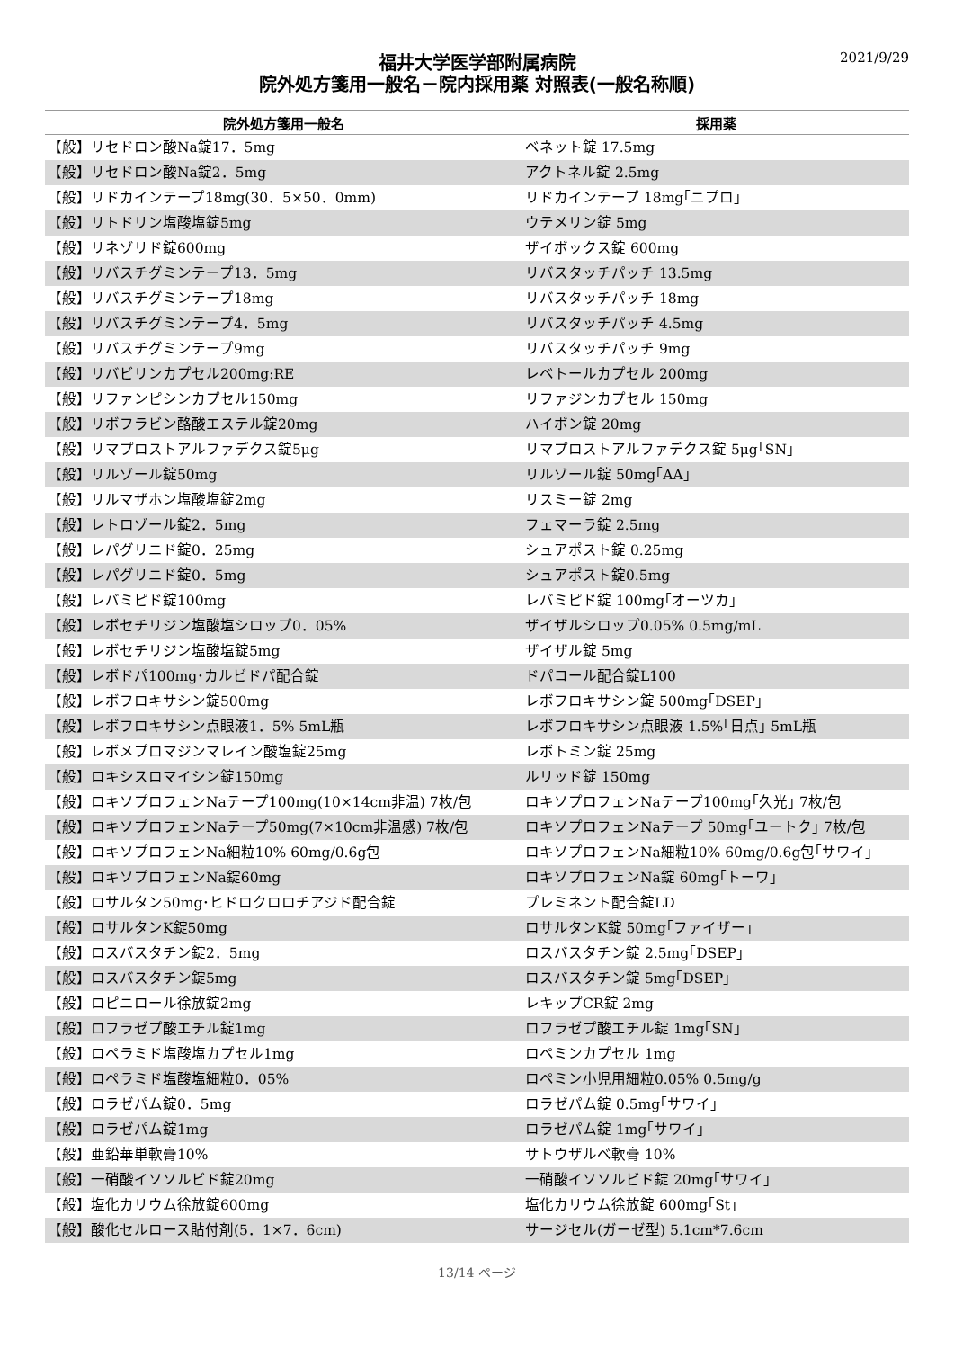2021/9/29
福井大学医学部附属病院
院外処方箋用一般名－院内採用薬 対照表(一般名称順)
| 院外処方箋用一般名 | 採用薬 |
| --- | --- |
| 【般】リセドロン酸Na錠17．5mg | ベネット錠 17.5mg |
| 【般】リセドロン酸Na錠2．5mg | アクトネル錠 2.5mg |
| 【般】リドカインテープ18mg(30．5×50．0mm) | リドカインテープ 18mg｢ニプロ｣ |
| 【般】リトドリン塩酸塩錠5mg | ウテメリン錠 5mg |
| 【般】リネゾリド錠600mg | ザイボックス錠 600mg |
| 【般】リバスチグミンテープ13．5mg | リバスタッチパッチ 13.5mg |
| 【般】リバスチグミンテープ18mg | リバスタッチパッチ 18mg |
| 【般】リバスチグミンテープ4．5mg | リバスタッチパッチ 4.5mg |
| 【般】リバスチグミンテープ9mg | リバスタッチパッチ 9mg |
| 【般】リバビリンカプセル200mg:RE | レベトールカプセル 200mg |
| 【般】リファンピシンカプセル150mg | リファジンカプセル 150mg |
| 【般】リボフラビン酪酸エステル錠20mg | ハイボン錠 20mg |
| 【般】リマプロストアルファデクス錠5μg | リマプロストアルファデクス錠 5μg｢SN｣ |
| 【般】リルゾール錠50mg | リルゾール錠 50mg｢AA｣ |
| 【般】リルマザホン塩酸塩錠2mg | リスミー錠 2mg |
| 【般】レトロゾール錠2．5mg | フェマーラ錠 2.5mg |
| 【般】レパグリニド錠0．25mg | シュアポスト錠 0.25mg |
| 【般】レパグリニド錠0．5mg | シュアポスト錠0.5mg |
| 【般】レバミピド錠100mg | レバミピド錠 100mg｢オーツカ｣ |
| 【般】レボセチリジン塩酸塩シロップ0．05% | ザイザルシロップ0.05% 0.5mg/mL |
| 【般】レボセチリジン塩酸塩錠5mg | ザイザル錠 5mg |
| 【般】レボドパ100mg･カルビドパ配合錠 | ドパコール配合錠L100 |
| 【般】レボフロキサシン錠500mg | レボフロキサシン錠 500mg｢DSEP｣ |
| 【般】レボフロキサシン点眼液1．5% 5mL瓶 | レボフロキサシン点眼液 1.5%｢日点｣ 5mL瓶 |
| 【般】レボメプロマジンマレイン酸塩錠25mg | レボトミン錠 25mg |
| 【般】ロキシスロマイシン錠150mg | ルリッド錠 150mg |
| 【般】ロキソプロフェンNaテープ100mg(10×14cm非温) 7枚/包 | ロキソプロフェンNaテープ100mg｢久光｣ 7枚/包 |
| 【般】ロキソプロフェンNaテープ50mg(7×10cm非温感) 7枚/包 | ロキソプロフェンNaテープ 50mg｢ユートク｣ 7枚/包 |
| 【般】ロキソプロフェンNa細粒10% 60mg/0.6g包 | ロキソプロフェンNa細粒10% 60mg/0.6g包｢サワイ｣ |
| 【般】ロキソプロフェンNa錠60mg | ロキソプロフェンNa錠 60mg｢トーワ｣ |
| 【般】ロサルタン50mg･ヒドロクロロチアジド配合錠 | プレミネント配合錠LD |
| 【般】ロサルタンK錠50mg | ロサルタンK錠 50mg｢ファイザー｣ |
| 【般】ロスバスタチン錠2．5mg | ロスバスタチン錠 2.5mg｢DSEP｣ |
| 【般】ロスバスタチン錠5mg | ロスバスタチン錠 5mg｢DSEP｣ |
| 【般】ロピニロール徐放錠2mg | レキップCR錠 2mg |
| 【般】ロフラゼプ酸エチル錠1mg | ロフラゼプ酸エチル錠 1mg｢SN｣ |
| 【般】ロペラミド塩酸塩カプセル1mg | ロペミンカプセル 1mg |
| 【般】ロペラミド塩酸塩細粒0．05% | ロペミン小児用細粒0.05% 0.5mg/g |
| 【般】ロラゼパム錠0．5mg | ロラゼパム錠 0.5mg｢サワイ｣ |
| 【般】ロラゼパム錠1mg | ロラゼパム錠 1mg｢サワイ｣ |
| 【般】亜鉛華単軟膏10% | サトウザルベ軟膏 10% |
| 【般】一硝酸イソソルビド錠20mg | 一硝酸イソソルビド錠 20mg｢サワイ｣ |
| 【般】塩化カリウム徐放錠600mg | 塩化カリウム徐放錠 600mg｢St｣ |
| 【般】酸化セルロース貼付剤(5．1×7．6cm) | サージセル(ガーゼ型) 5.1cm*7.6cm |
13/14 ページ